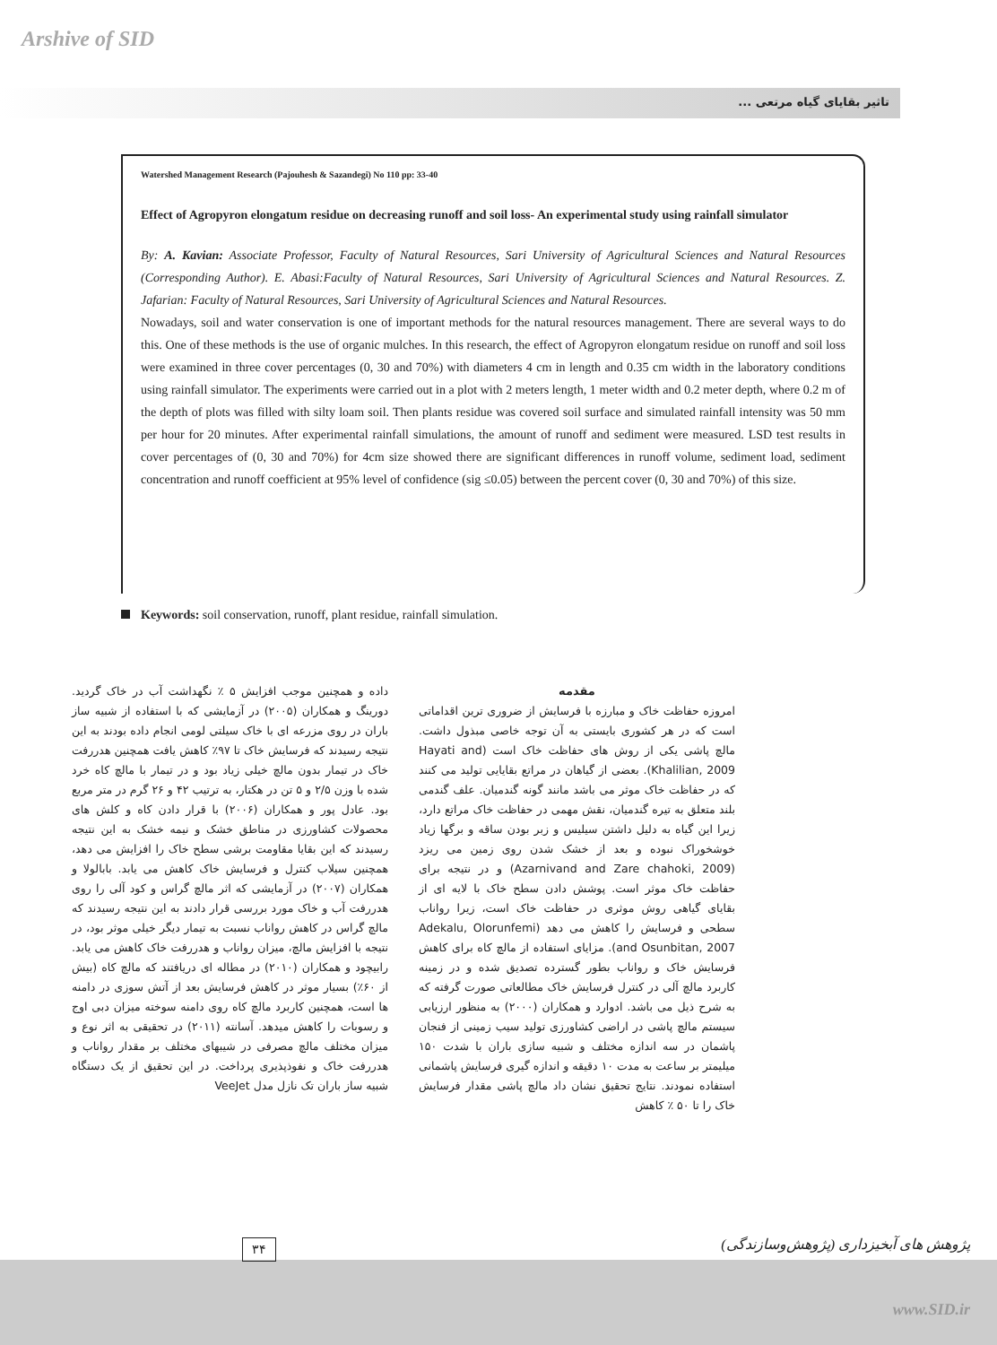Arshive of SID
تاثیر بقایای گیاه مرتعی ...
Watershed Management Research (Pajouhesh & Sazandegi) No 110 pp: 33-40
Effect of Agropyron elongatum residue on decreasing runoff and soil loss- An experimental study using rainfall simulator
By: A. Kavian: Associate Professor, Faculty of Natural Resources, Sari University of Agricultural Sciences and Natural Resources (Corresponding Author). E. Abasi:Faculty of Natural Resources, Sari University of Agricultural Sciences and Natural Resources. Z. Jafarian: Faculty of Natural Resources, Sari University of Agricultural Sciences and Natural Resources.
Nowadays, soil and water conservation is one of important methods for the natural resources management. There are several ways to do this. One of these methods is the use of organic mulches. In this research, the effect of Agropyron elongatum residue on runoff and soil loss were examined in three cover percentages (0, 30 and 70%) with diameters 4 cm in length and 0.35 cm width in the laboratory conditions using rainfall simulator. The experiments were carried out in a plot with 2 meters length, 1 meter width and 0.2 meter depth, where 0.2 m of the depth of plots was filled with silty loam soil. Then plants residue was covered soil surface and simulated rainfall intensity was 50 mm per hour for 20 minutes. After experimental rainfall simulations, the amount of runoff and sediment were measured. LSD test results in cover percentages of (0, 30 and 70%) for 4cm size showed there are significant differences in runoff volume, sediment load, sediment concentration and runoff coefficient at 95% level of confidence (sig ≤0.05) between the percent cover (0, 30 and 70%) of this size.
Keywords: soil conservation, runoff, plant residue, rainfall simulation.
مقدمه
امروزه حفاظت خاک و مبارزه با فرسایش از ضروری ترین اقداماتی است که در هر کشوری بایستی به آن توجه خاصی مبذول داشت. مالچ پاشی یکی از روش های حفاظت خاک است (Hayati and Khalilian, 2009). بعضی از گیاهان در مراتع بقایایی تولید می کنند که در حفاظت خاک موثر می باشد مانند گونه گندمیان. علف گندمی بلند متعلق به تیره گندمیان، نقش مهمی در حفاظت خاک مراتع دارد، زیرا این گیاه به دلیل داشتن سیلیس و زبر بودن ساقه و برگها زیاد خوشخوراک نبوده و بعد از خشک شدن روی زمین می ریزد (Azarnivand and Zare chahoki, 2009) و در نتیجه برای حفاظت خاک موثر است. پوشش دادن سطح خاک با لایه ای از بقایای گیاهی روش موثری در حفاظت خاک است، زیرا رواناب سطحی و فرسایش را کاهش می دهد (Adekalu, Olorunfemi and Osunbitan, 2007). مزایای استفاده از مالچ کاه برای کاهش فرسایش خاک و رواناب بطور گسترده تصدیق شده و در زمینه کاربرد مالچ آلی در کنترل فرسایش خاک مطالعاتی صورت گرفته که به شرح ذیل می باشد. ادوارد و همکاران (۲۰۰۰) به منظور ارزیابی سیستم مالچ پاشی در اراضی کشاورزی تولید سیب زمینی از فنجان پاشمان در سه اندازه مختلف و شبیه سازی باران با شدت ۱۵۰ میلیمتر بر ساعت به مدت ۱۰ دقیقه و اندازه گیری فرسایش پاشمانی استفاده نمودند. نتایج تحقیق نشان داد مالچ پاشی مقدار فرسایش خاک را تا ۵۰ ٪ کاهش
داده و همچنین موجب افزایش ۵ ٪ نگهداشت آب در خاک گردید. دورینگ و همکاران (۲۰۰۵) در آزمایشی که با استفاده از شبیه ساز باران در روی مزرعه ای با خاک سیلتی لومی انجام داده بودند به این نتیجه رسیدند که فرسایش خاک تا ۹۷٪ کاهش یافت همچنین هدررفت خاک در تیمار بدون مالچ خیلی زیاد بود و در تیمار با مالچ کاه خرد شده با وزن ۲/۵ و ۵ تن در هکتار، به ترتیب ۴۲ و ۲۶ گرم در متر مربع بود. عادل پور و همکاران (۲۰۰۶) با قرار دادن کاه و کلش های محصولات کشاورزی در مناطق خشک و نیمه خشک به این نتیجه رسیدند که این بقایا مقاومت برشی سطح خاک را افزایش می دهد، همچنین سیلاب کنترل و فرسایش خاک کاهش می یابد. بابالولا و همکاران (۲۰۰۷) در آزمایشی که اثر مالچ گراس و کود آلی را روی هدررفت آب و خاک مورد بررسی قرار دادند به این نتیجه رسیدند که مالچ گراس در کاهش رواناب نسبت به تیمار دیگر خیلی موثر بود، در نتیجه با افزایش مالچ، میزان رواناب و هدررفت خاک کاهش می یابد. رابیچود و همکاران (۲۰۱۰) در مطاله ای دریافتند که مالچ کاه (بیش از ۶۰٪) بسیار موثر در کاهش فرسایش بعد از آتش سوزی در دامنه ها است، همچنین کاربرد مالچ کاه روی دامنه سوخته میزان دبی اوج و رسوبات را کاهش میدهد. آسانته (۲۰۱۱) در تحقیقی به اثر نوع و میزان مختلف مالچ مصرفی در شیبهای مختلف بر مقدار رواناب و هدررفت خاک و نفوذپذیری پرداخت. در این تحقیق از یک دستگاه شبیه ساز باران تک نازل مدل VeeJet
۳۴
پژوهش های آبخیزداری (پژوهش‌وسازندگی)
www.SID.ir